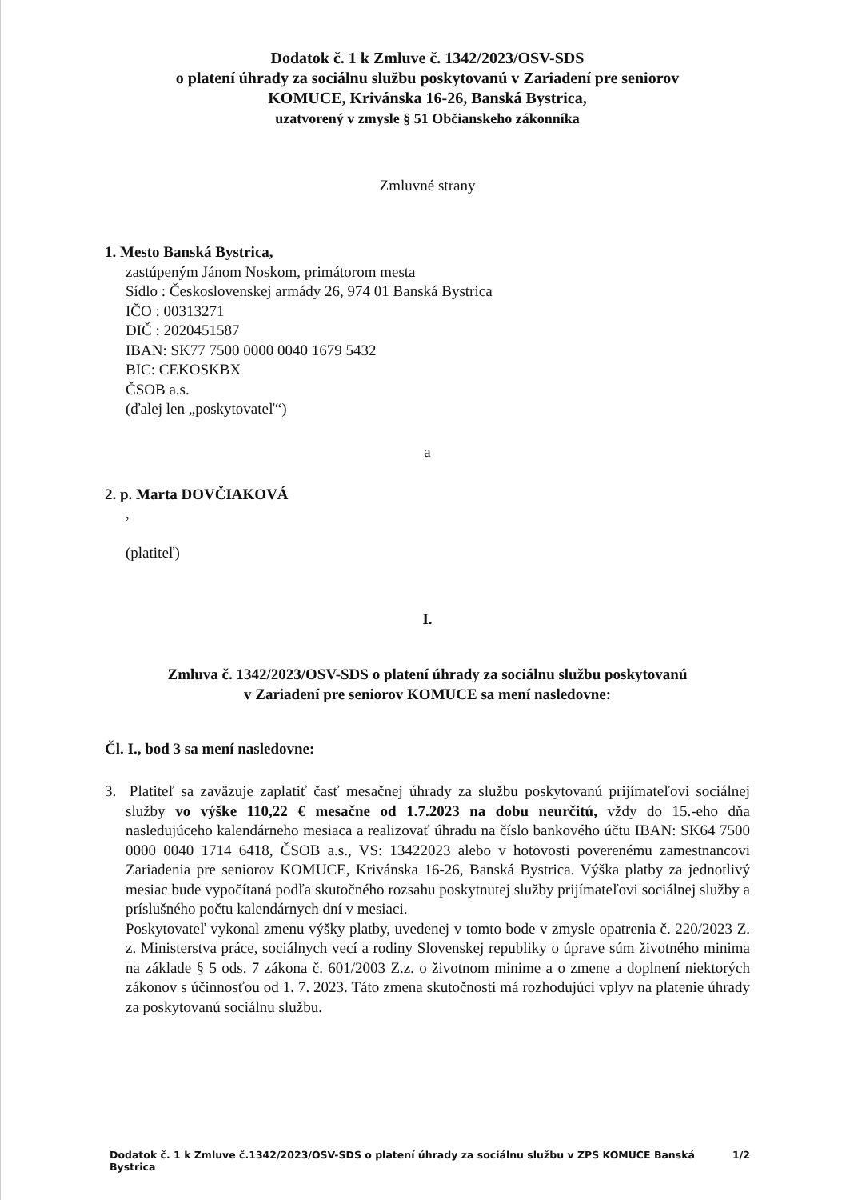Dodatok č. 1 k Zmluve č. 1342/2023/OSV-SDS
o platení úhrady za sociálnu službu poskytovanú v Zariadení pre seniorov
KOMUCE, Krivánska 16-26, Banská Bystrica,
uzatvorený v zmysle § 51 Občianskeho zákonníka
Zmluvné strany
1. Mesto Banská Bystrica,
zastúpeným Jánom Noskom, primátorom mesta
Sídlo : Československej armády 26, 974 01 Banská Bystrica
IČO : 00313271
DIČ : 2020451587
IBAN: SK77 7500 0000 0040 1679 5432
BIC: CEKOSKBX
ČSOB a.s.
(ďalej len „poskytovateľ“)
a
2. p. Marta DOVČIAKOVÁ
,
(platiteľ)
I.
Zmluva č. 1342/2023/OSV-SDS o platení úhrady za sociálnu službu poskytovanú
v Zariadení pre seniorov KOMUCE sa mení nasledovne:
Čl. I., bod 3 sa mení nasledovne:
3. Platiteľ sa zaväzuje zaplatiť časť mesačnej úhrady za službu poskytovanú prijímateľovi sociálnej služby vo výške 110,22 € mesačne od 1.7.2023 na dobu neurčitú, vždy do 15.-eho dňa nasledujúceho kalendárneho mesiaca a realizovať úhradu na číslo bankového účtu IBAN: SK64 7500 0000 0040 1714 6418, ČSOB a.s., VS: 13422023 alebo v hotovosti poverenému zamestnancovi Zariadenia pre seniorov KOMUCE, Krivánska 16-26, Banská Bystrica. Výška platby za jednotlivý mesiac bude vypočítaná podľa skutočného rozsahu poskytnutej služby prijímateľovi sociálnej služby a príslušného počtu kalendárnych dní v mesiaci.
Poskytovateľ vykonal zmenu výšky platby, uvedenej v tomto bode v zmysle opatrenia č. 220/2023 Z. z. Ministerstva práce, sociálnych vecí a rodiny Slovenskej republiky o úprave súm životného minima na základe § 5 ods. 7 zákona č. 601/2003 Z.z. o životnom minime a o zmene a doplnení niektorých zákonov s účinnosťou od 1. 7. 2023. Táto zmena skutočnosti má rozhodujúci vplyv na platenie úhrady za poskytovanú sociálnu službu.
Dodatok č. 1 k Zmluve č.1342/2023/OSV-SDS o platení úhrady za sociálnu službu v ZPS KOMUCE Banská Bystrica 1/2